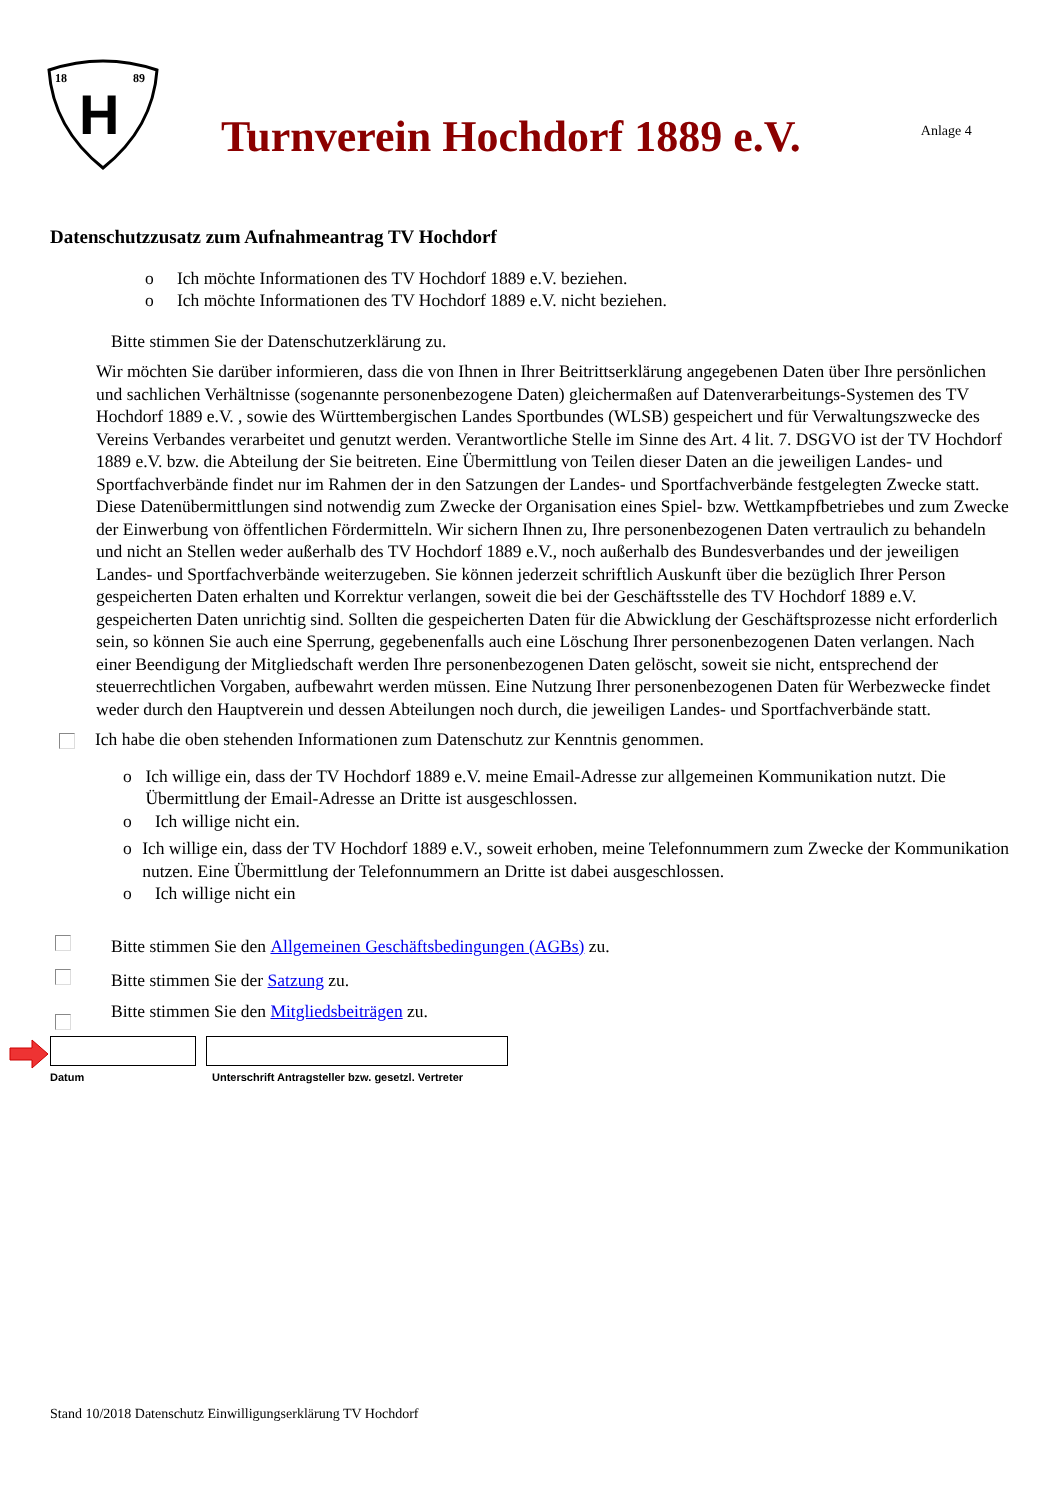18
89
H
Turnverein Hochdorf 1889 e.V.
Anlage 4
Datenschutzzusatz zum Aufnahmeantrag TV Hochdorf
o Ich möchte Informationen des TV Hochdorf 1889 e.V. beziehen.
o Ich möchte Informationen des TV Hochdorf 1889 e.V. nicht beziehen.
Bitte stimmen Sie der Datenschutzerklärung zu.
Wir möchten Sie darüber informieren, dass die von Ihnen in Ihrer Beitrittserklärung angegebenen Daten über Ihre persönlichen und sachlichen Verhältnisse (sogenannte personenbezogene Daten) gleichermaßen auf Datenverarbeitungs-Systemen des TV Hochdorf 1889 e.V. , sowie des Württembergischen Landes Sportbundes (WLSB) gespeichert und für Verwaltungszwecke des Vereins Verbandes verarbeitet und genutzt werden. Verantwortliche Stelle im Sinne des Art. 4 lit. 7. DSGVO ist der TV Hochdorf 1889 e.V. bzw. die Abteilung der Sie beitreten. Eine Übermittlung von Teilen dieser Daten an die jeweiligen Landes- und Sportfachverbände findet nur im Rahmen der in den Satzungen der Landes- und Sportfachverbände festgelegten Zwecke statt. Diese Datenübermittlungen sind notwendig zum Zwecke der Organisation eines Spiel- bzw. Wettkampfbetriebes und zum Zwecke der Einwerbung von öffentlichen Fördermitteln. Wir sichern Ihnen zu, Ihre personenbezogenen Daten vertraulich zu behandeln und nicht an Stellen weder außerhalb des TV Hochdorf 1889 e.V., noch außerhalb des Bundesverbandes und der jeweiligen Landes- und Sportfachverbände weiterzugeben. Sie können jederzeit schriftlich Auskunft über die bezüglich Ihrer Person gespeicherten Daten erhalten und Korrektur verlangen, soweit die bei der Geschäftsstelle des TV Hochdorf 1889 e.V. gespeicherten Daten unrichtig sind. Sollten die gespeicherten Daten für die Abwicklung der Geschäftsprozesse nicht erforderlich sein, so können Sie auch eine Sperrung, gegebenenfalls auch eine Löschung Ihrer personenbezogenen Daten verlangen. Nach einer Beendigung der Mitgliedschaft werden Ihre personenbezogenen Daten gelöscht, soweit sie nicht, entsprechend der steuerrechtlichen Vorgaben, aufbewahrt werden müssen. Eine Nutzung Ihrer personenbezogenen Daten für Werbezwecke findet weder durch den Hauptverein und dessen Abteilungen noch durch, die jeweiligen Landes- und Sportfachverbände statt.
Ich habe die oben stehenden Informationen zum Datenschutz zur Kenntnis genommen.
o Ich willige ein, dass der TV Hochdorf 1889 e.V. meine Email-Adresse zur allgemeinen Kommunikation nutzt. Die Übermittlung der Email-Adresse an Dritte ist ausgeschlossen.
o Ich willige nicht ein.
o Ich willige ein, dass der TV Hochdorf 1889 e.V., soweit erhoben, meine Telefonnummern zum Zwecke der Kommunikation nutzen. Eine Übermittlung der Telefonnummern an Dritte ist dabei ausgeschlossen.
o Ich willige nicht ein
Bitte stimmen Sie den Allgemeinen Geschäftsbedingungen (AGBs) zu.
Bitte stimmen Sie der Satzung zu.
Bitte stimmen Sie den Mitgliedsbeiträgen zu.
Datum Unterschrift Antragsteller bzw. gesetzl. Vertreter
Stand 10/2018 Datenschutz Einwilligungserklärung TV Hochdorf